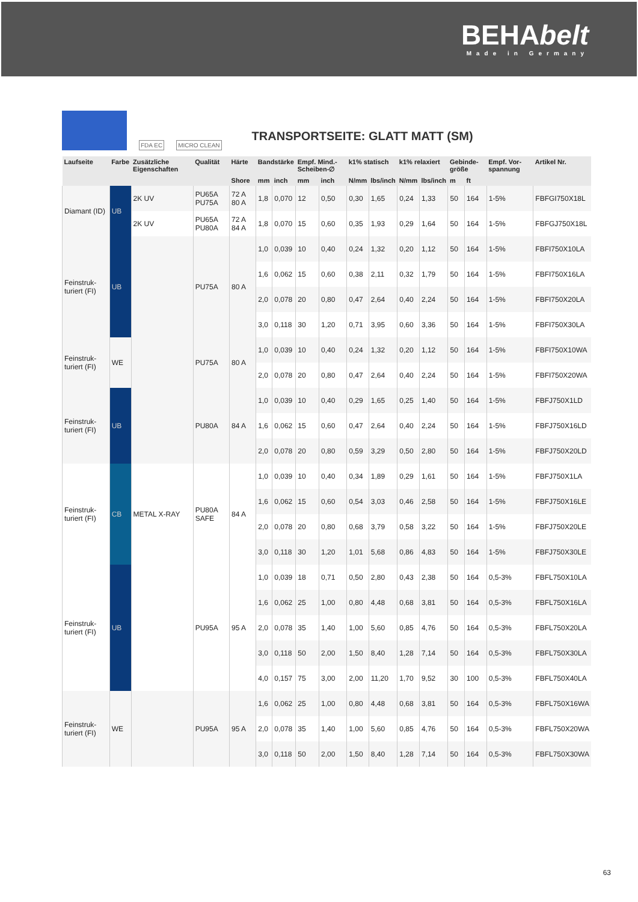BEHAbelt
Made in Germany
FDA EC MICRO CLEAN
TRANSPORTSEITE: GLATT MATT (SM)
| Laufseite | Farbe | Zusätzliche Eigenschaften | Qualität | Härte | Bandstärke | | Empf. Mind.-Scheiben-∅ | | k1% statisch | | k1% relaxiert | | Gebinde-größe | | Empf. Vor-spannung | Artikel Nr. |
| --- | --- | --- | --- | --- | --- | --- | --- | --- | --- | --- | --- | --- | --- | --- | --- | --- |
| | | | | Shore | mm | inch | mm | inch | N/mm | lbs/inch | N/mm | lbs/inch | m | ft | | |
| Diamant (ID) | UB | 2K UV | PU65A PU75A | 72 A 80 A | 1,8 | 0,070 | 12 | 0,50 | 0,30 | 1,65 | 0,24 | 1,33 | 50 | 164 | 1-5% | FBFGI750X18L |
| | | 2K UV | PU65A PU80A | 72 A 84 A | 1,8 | 0,070 | 15 | 0,60 | 0,35 | 1,93 | 0,29 | 1,64 | 50 | 164 | 1-5% | FBFGJ750X18L |
| Feinstruk-turiert (FI) | UB | | PU75A | 80 A | 1,0 | 0,039 | 10 | 0,40 | 0,24 | 1,32 | 0,20 | 1,12 | 50 | 164 | 1-5% | FBFI750X10LA |
| | | | | | 1,6 | 0,062 | 15 | 0,60 | 0,38 | 2,11 | 0,32 | 1,79 | 50 | 164 | 1-5% | FBFI750X16LA |
| | | | | | 2,0 | 0,078 | 20 | 0,80 | 0,47 | 2,64 | 0,40 | 2,24 | 50 | 164 | 1-5% | FBFI750X20LA |
| | | | | | 3,0 | 0,118 | 30 | 1,20 | 0,71 | 3,95 | 0,60 | 3,36 | 50 | 164 | 1-5% | FBFI750X30LA |
| Feinstruk-turiert (FI) | WE | | PU75A | 80 A | 1,0 | 0,039 | 10 | 0,40 | 0,24 | 1,32 | 0,20 | 1,12 | 50 | 164 | 1-5% | FBFI750X10WA |
| | | | | | 2,0 | 0,078 | 20 | 0,80 | 0,47 | 2,64 | 0,40 | 2,24 | 50 | 164 | 1-5% | FBFI750X20WA |
| Feinstruk-turiert (FI) | UB | | PU80A | 84 A | 1,0 | 0,039 | 10 | 0,40 | 0,29 | 1,65 | 0,25 | 1,40 | 50 | 164 | 1-5% | FBFJ750X1LD |
| | | | | | 1,6 | 0,062 | 15 | 0,60 | 0,47 | 2,64 | 0,40 | 2,24 | 50 | 164 | 1-5% | FBFJ750X16LD |
| | | | | | 2,0 | 0,078 | 20 | 0,80 | 0,59 | 3,29 | 0,50 | 2,80 | 50 | 164 | 1-5% | FBFJ750X20LD |
| Feinstruk-turiert (FI) | CB | METAL X-RAY | PU80A SAFE | 84 A | 1,0 | 0,039 | 10 | 0,40 | 0,34 | 1,89 | 0,29 | 1,61 | 50 | 164 | 1-5% | FBFJ750X1LA |
| | | | | | 1,6 | 0,062 | 15 | 0,60 | 0,54 | 3,03 | 0,46 | 2,58 | 50 | 164 | 1-5% | FBFJ750X16LE |
| | | | | | 2,0 | 0,078 | 20 | 0,80 | 0,68 | 3,79 | 0,58 | 3,22 | 50 | 164 | 1-5% | FBFJ750X20LE |
| | | | | | 3,0 | 0,118 | 30 | 1,20 | 1,01 | 5,68 | 0,86 | 4,83 | 50 | 164 | 1-5% | FBFJ750X30LE |
| Feinstruk-turiert (FI) | UB | | PU95A | 95 A | 1,0 | 0,039 | 18 | 0,71 | 0,50 | 2,80 | 0,43 | 2,38 | 50 | 164 | 0,5-3% | FBFL750X10LA |
| | | | | | 1,6 | 0,062 | 25 | 1,00 | 0,80 | 4,48 | 0,68 | 3,81 | 50 | 164 | 0,5-3% | FBFL750X16LA |
| | | | | | 2,0 | 0,078 | 35 | 1,40 | 1,00 | 5,60 | 0,85 | 4,76 | 50 | 164 | 0,5-3% | FBFL750X20LA |
| | | | | | 3,0 | 0,118 | 50 | 2,00 | 1,50 | 8,40 | 1,28 | 7,14 | 50 | 164 | 0,5-3% | FBFL750X30LA |
| | | | | | 4,0 | 0,157 | 75 | 3,00 | 2,00 | 11,20 | 1,70 | 9,52 | 30 | 100 | 0,5-3% | FBFL750X40LA |
| Feinstruk-turiert (FI) | WE | | PU95A | 95 A | 1,6 | 0,062 | 25 | 1,00 | 0,80 | 4,48 | 0,68 | 3,81 | 50 | 164 | 0,5-3% | FBFL750X16WA |
| | | | | | 2,0 | 0,078 | 35 | 1,40 | 1,00 | 5,60 | 0,85 | 4,76 | 50 | 164 | 0,5-3% | FBFL750X20WA |
| | | | | | 3,0 | 0,118 | 50 | 2,00 | 1,50 | 8,40 | 1,28 | 7,14 | 50 | 164 | 0,5-3% | FBFL750X30WA |
63